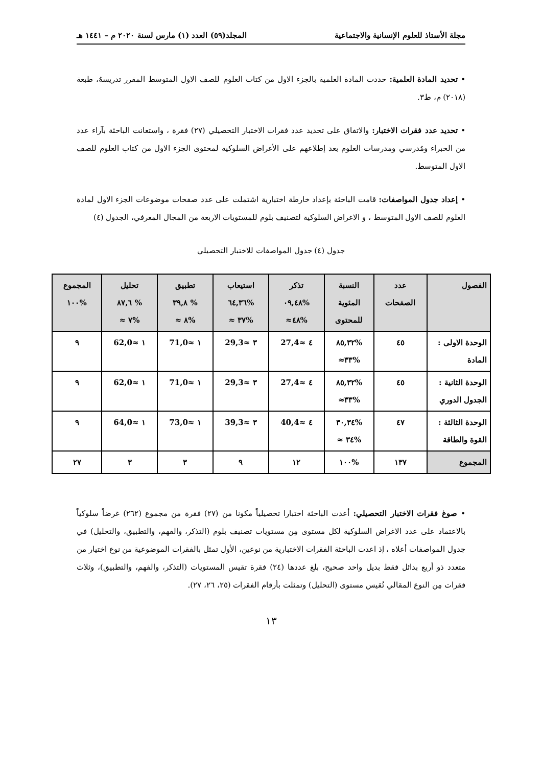مجلة الأستاذ للعلوم الإنسانية والاجتماعية المجلد(٥٩) العدد (١) مارس لسنة ٢٠٢٠ م – ١٤٤١ هـ
• تحديد المادة العلمية: حددت المادة العلمية بالجزء الاول من كتاب العلوم للصف الاول المتوسط المقرر تدريسهُ، طبعة (٢٠١٨) م، ط٣.
• تحديد عدد فقرات الاختبار: والاتفاق على تحديد عدد فقرات الاختبار التحصيلي (٢٧) فقرة ، واستعانت الباحثة بآراء عدد من الخبراء ومُدرسي ومدرسات العلوم بعد إطلاعهم على الأغراض السلوكية لمحتوى الجزء الاول من كتاب العلوم للصف الاول المتوسط.
• إعداد جدول المواصفات: قامت الباحثة بإعداد خارطة اختبارية اشتملت على عدد صفحات موضوعات الجزء الاول لمادة العلوم للصف الاول المتوسط ، و الاغراض السلوكية لتصنيف بلوم للمستويات الاربعة من المجال المعرفي، الجدول (٤)
جدول (٤) جدول المواصفات للاختبار التحصيلي
| الفصول | عدد الصفحات | النسبة المئوية للمحتوى | تذكر %٠٩,٤٨ %٤٨≈ | استيعاب %٦٤,٣٦ %٣٧ ≈ | تطبيق % ٣٩,٨ %٨ ≈ | تحليل % ٨٧,٦ %٧ ≈ | المجموع %١٠٠ |
| --- | --- | --- | --- | --- | --- | --- | --- |
| الوحدة الاولى : المادة | ٤٥ | %٨٥,٣٢ %٣٣≈ | ٤ ≈27,4 | ٣ ≈29,3 | ١ ≈71,0 | ١ ≈62,0 | ٩ |
| الوحدة الثانية : الجدول الدوري | ٤٥ | %٨٥,٣٢ %٣٣≈ | ٤ ≈27,4 | ٣ ≈29,3 | ١ ≈71,0 | ١ ≈62,0 | ٩ |
| الوحدة الثالثة : القوة والطاقة | ٤٧ | %٣٠,٣٤ %٣٤ ≈ | ٤ ≈40,4 | ٣ ≈39,3 | ١ ≈73,0 | ١ ≈64,0 | ٩ |
| المجموع | ١٣٧ | %١٠٠ | ١٢ | ٩ | ٣ | ٣ | ٢٧ |
• صوغ فقرات الاختبار التحصيلي: أعدت الباحثة اختبارا تحصيلياً مكونا من (٢٧) فقرة من مجموع (٢٦٢) غرضاً سلوكياً بالاعتماد على عدد الاغراض السلوكية لكل مستوى مِن مستويات تصنيف بلوم (التذكر، والفهم، والتطبيق، والتحليل) في جدول المواصفات أعلاه ، إذ اعدت الباحثة الفقرات الاختبارية من نوعين، الأول تمثل بالفقرات الموضوعية من نوع اختيار من متعدد ذو أربع بدائل فقط بديل واحد صحيح، بلغ عددها (٢٤) فقرة تقيس المستويات (التذكر، والفهم، والتطبيق)، وثلاث فقرات مِن النوع المقالي تُقيس مستوى (التحليل) وتمثلت بأرقام الفقرات (٢٥، ٢٦، ٢٧).
١٣